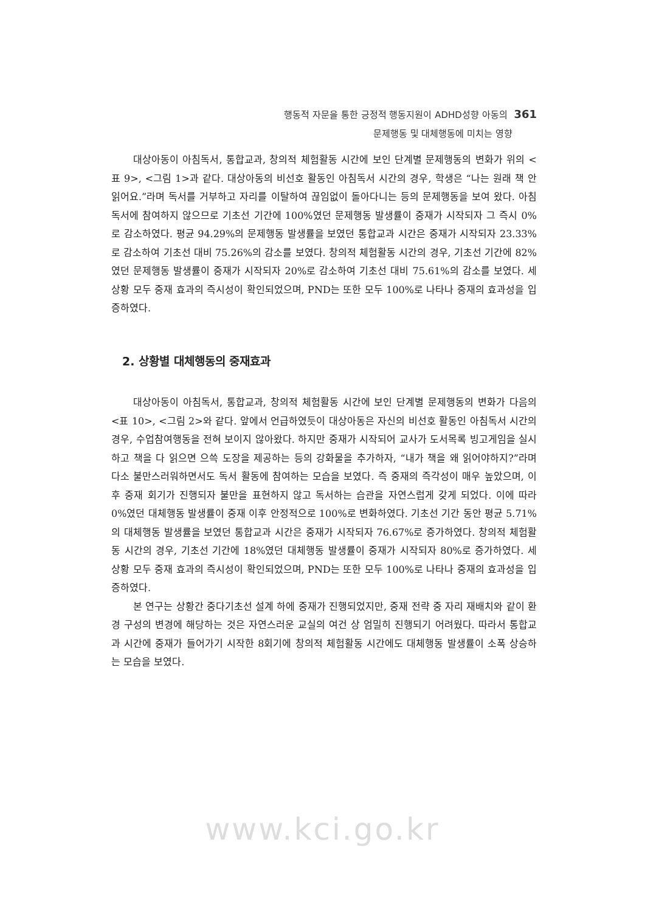행동적 자문을 통한 긍정적 행동지원이 ADHD성향 아동의 361
문제행동 및 대체행동에 미치는 영향
대상아동이 아침독서, 통합교과, 창의적 체험활동 시간에 보인 단계별 문제행동의 변화가 위의 <표 9>, <그림 1>과 같다. 대상아동의 비선호 활동인 아침독서 시간의 경우, 학생은 “나는 원래 책 안 읽어요.”라며 독서를 거부하고 자리를 이탈하여 끊임없이 돌아다니는 등의 문제행동을 보여 왔다. 아침독서에 참여하지 않으므로 기초선 기간에 100%였던 문제행동 발생률이 중재가 시작되자 그 즉시 0%로 감소하였다. 평균 94.29%의 문제행동 발생률을 보였던 통합교과 시간은 중재가 시작되자 23.33%로 감소하여 기초선 대비 75.26%의 감소를 보였다. 창의적 체험활동 시간의 경우, 기초선 기간에 82%였던 문제행동 발생률이 중재가 시작되자 20%로 감소하여 기초선 대비 75.61%의 감소를 보였다. 세 상황 모두 중재 효과의 즉시성이 확인되었으며, PND는 또한 모두 100%로 나타나 중재의 효과성을 입증하였다.
2. 상황별 대체행동의 중재효과
대상아동이 아침독서, 통합교과, 창의적 체험활동 시간에 보인 단계별 문제행동의 변화가 다음의 <표 10>, <그림 2>와 같다. 앞에서 언급하였듯이 대상아동은 자신의 비선호 활동인 아침독서 시간의 경우, 수업참여행동을 전혀 보이지 않아왔다. 하지만 중재가 시작되어 교사가 도서목록 빙고게임을 실시하고 책을 다 읽으면 으쓱 도장을 제공하는 등의 강화물을 추가하자, “내가 책을 왜 읽어야하지?”라며 다소 불만스러워하면서도 독서 활동에 참여하는 모습을 보였다. 즉 중재의 즉각성이 매우 높았으며, 이후 중재 회기가 진행되자 불만을 표현하지 않고 독서하는 습관을 자연스럽게 갖게 되었다. 이에 따라 0%였던 대체행동 발생률이 중재 이후 안정적으로 100%로 변화하였다. 기초선 기간 동안 평균 5.71%의 대체행동 발생률을 보였던 통합교과 시간은 중재가 시작되자 76.67%로 증가하였다. 창의적 체험활동 시간의 경우, 기초선 기간에 18%였던 대체행동 발생률이 중재가 시작되자 80%로 증가하였다. 세 상황 모두 중재 효과의 즉시성이 확인되었으며, PND는 또한 모두 100%로 나타나 중재의 효과성을 입증하였다.
본 연구는 상황간 중다기초선 설계 하에 중재가 진행되었지만, 중재 전략 중 자리 재배치와 같이 환경 구성의 변경에 해당하는 것은 자연스러운 교실의 여건 상 엄밀히 진행되기 어려웠다. 따라서 통합교과 시간에 중재가 들어가기 시작한 8회기에 창의적 체험활동 시간에도 대체행동 발생률이 소폭 상승하는 모습을 보였다.
www.kci.go.kr